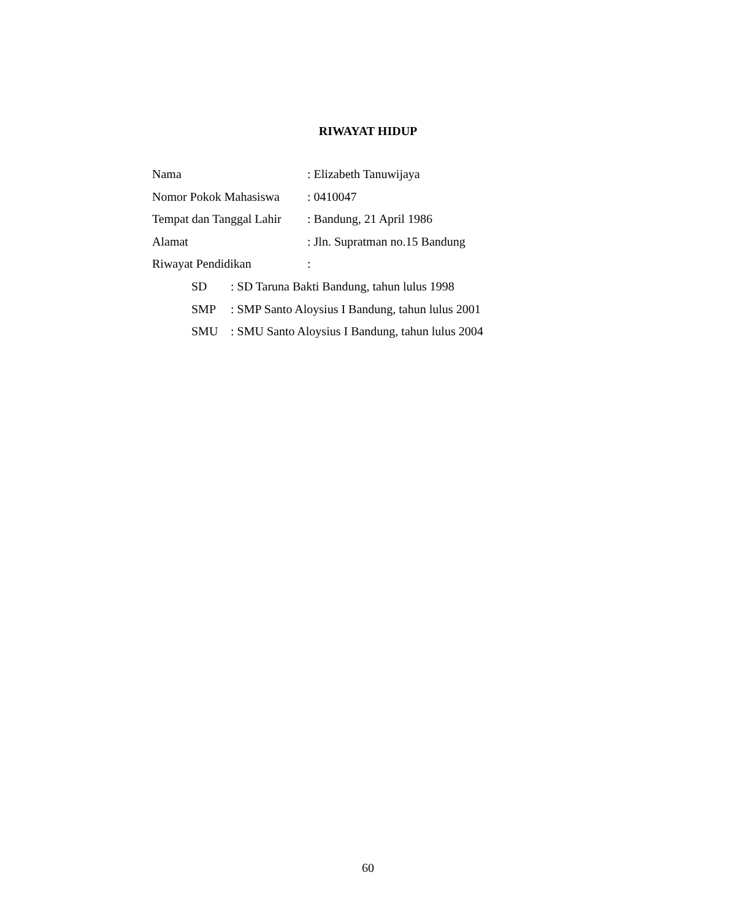RIWAYAT HIDUP
Nama: Elizabeth Tanuwijaya
Nomor Pokok Mahasiswa: 0410047
Tempat dan Tanggal Lahir: Bandung, 21 April 1986
Alamat: Jln. Supratman no.15 Bandung
Riwayat Pendidikan:
SD: SD Taruna Bakti Bandung, tahun lulus 1998
SMP: SMP Santo Aloysius I Bandung, tahun lulus 2001
SMU: SMU Santo Aloysius I Bandung, tahun lulus 2004
60